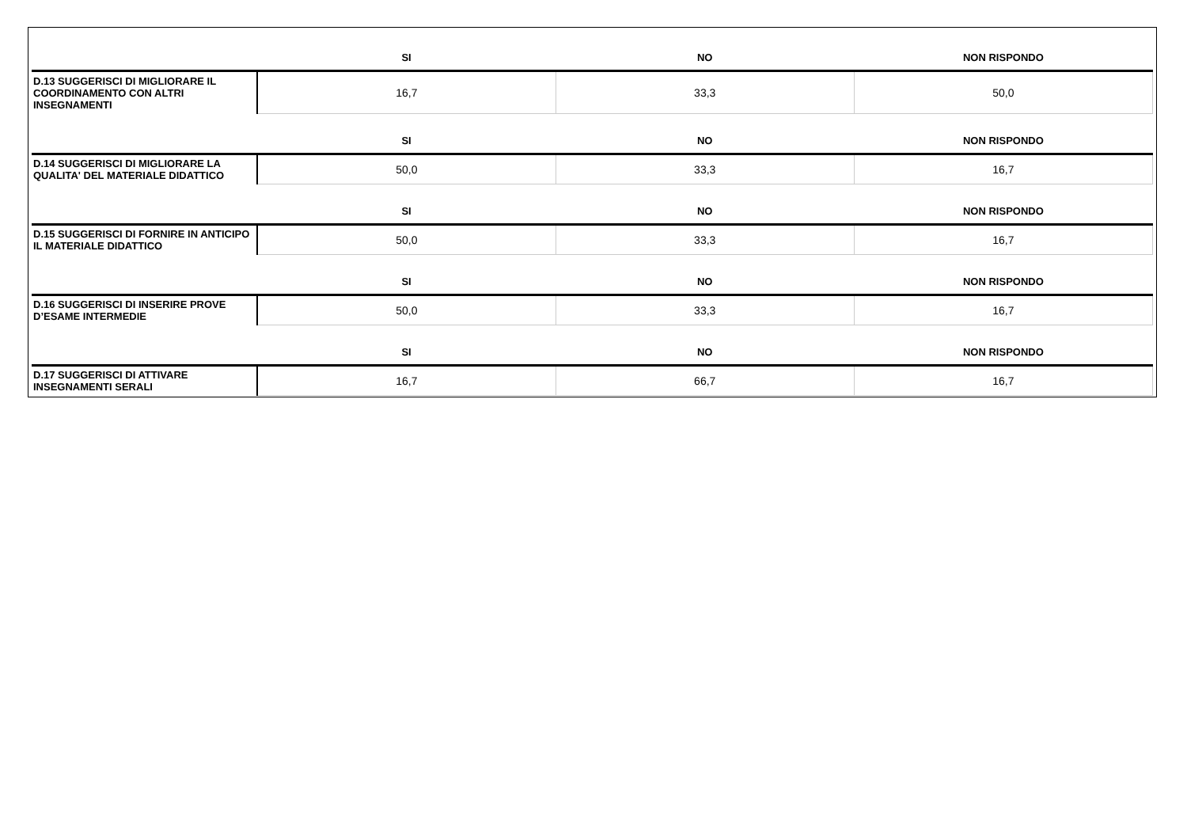| | SI | NO | NON RISPONDO |
| --- | --- | --- | --- |
| D.13 SUGGERISCI DI MIGLIORARE IL COORDINAMENTO CON ALTRI INSEGNAMENTI | 16,7 | 33,3 | 50,0 |
| | SI | NO | NON RISPONDO |
| D.14 SUGGERISCI DI MIGLIORARE LA QUALITA' DEL MATERIALE DIDATTICO | 50,0 | 33,3 | 16,7 |
| | SI | NO | NON RISPONDO |
| D.15 SUGGERISCI DI FORNIRE IN ANTICIPO IL MATERIALE DIDATTICO | 50,0 | 33,3 | 16,7 |
| | SI | NO | NON RISPONDO |
| D.16 SUGGERISCI DI INSERIRE PROVE D’ESAME INTERMEDIE | 50,0 | 33,3 | 16,7 |
| | SI | NO | NON RISPONDO |
| D.17 SUGGERISCI DI ATTIVARE INSEGNAMENTI SERALI | 16,7 | 66,7 | 16,7 |